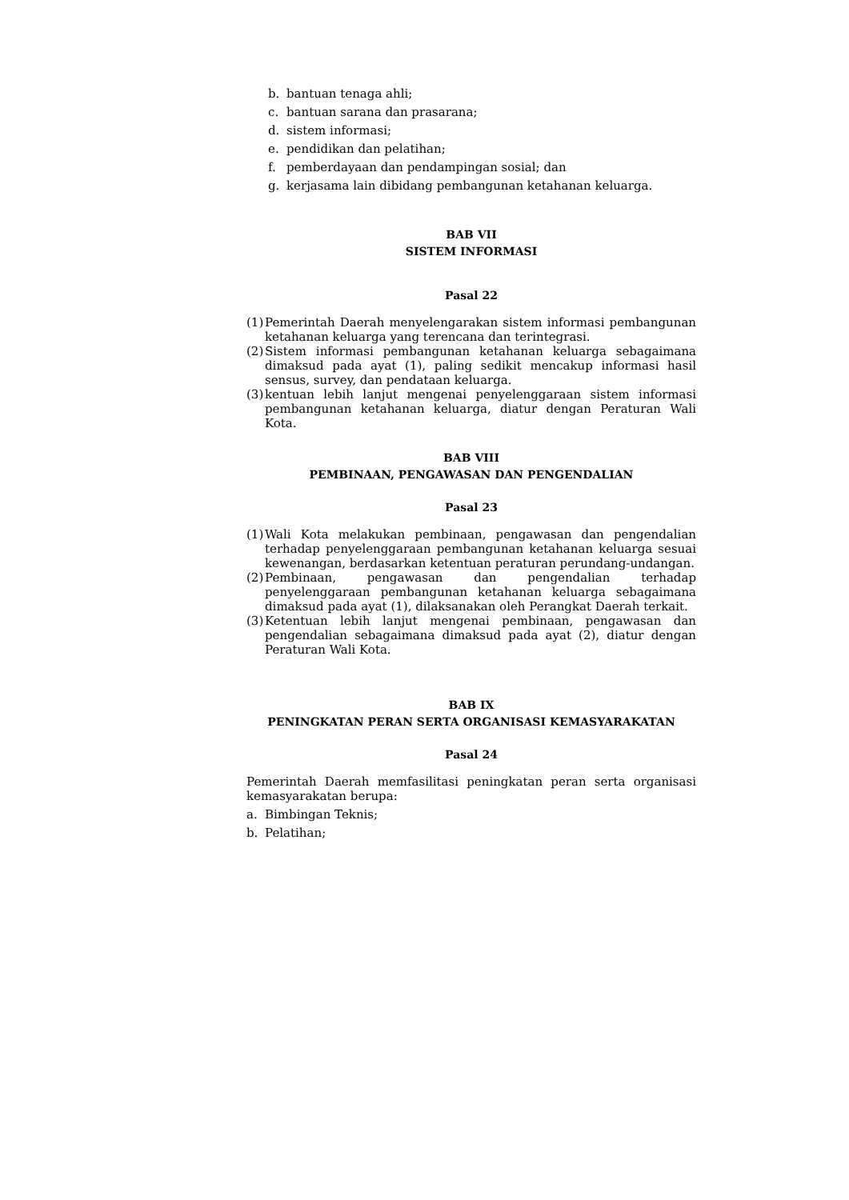b. bantuan tenaga ahli;
c. bantuan sarana dan prasarana;
d. sistem informasi;
e. pendidikan dan pelatihan;
f. pemberdayaan dan pendampingan sosial; dan
g. kerjasama lain dibidang pembangunan ketahanan keluarga.
BAB VII
SISTEM INFORMASI
Pasal 22
(1) Pemerintah Daerah menyelengarakan sistem informasi pembangunan ketahanan keluarga yang terencana dan terintegrasi.
(2) Sistem informasi pembangunan ketahanan keluarga sebagaimana dimaksud pada ayat (1), paling sedikit mencakup informasi hasil sensus, survey, dan pendataan keluarga.
(3) kentuan lebih lanjut mengenai penyelenggaraan sistem informasi pembangunan ketahanan keluarga, diatur dengan Peraturan Wali Kota.
BAB VIII
PEMBINAAN, PENGAWASAN DAN PENGENDALIAN
Pasal 23
(1) Wali Kota melakukan pembinaan, pengawasan dan pengendalian terhadap penyelenggaraan pembangunan ketahanan keluarga sesuai kewenangan, berdasarkan ketentuan peraturan perundang-undangan.
(2) Pembinaan, pengawasan dan pengendalian terhadap penyelenggaraan pembangunan ketahanan keluarga sebagaimana dimaksud pada ayat (1), dilaksanakan oleh Perangkat Daerah terkait.
(3) Ketentuan lebih lanjut mengenai pembinaan, pengawasan dan pengendalian sebagaimana dimaksud pada ayat (2), diatur dengan Peraturan Wali Kota.
BAB IX
PENINGKATAN PERAN SERTA ORGANISASI KEMASYARAKATAN
Pasal 24
Pemerintah Daerah memfasilitasi peningkatan peran serta organisasi kemasyarakatan berupa:
a. Bimbingan Teknis;
b. Pelatihan;